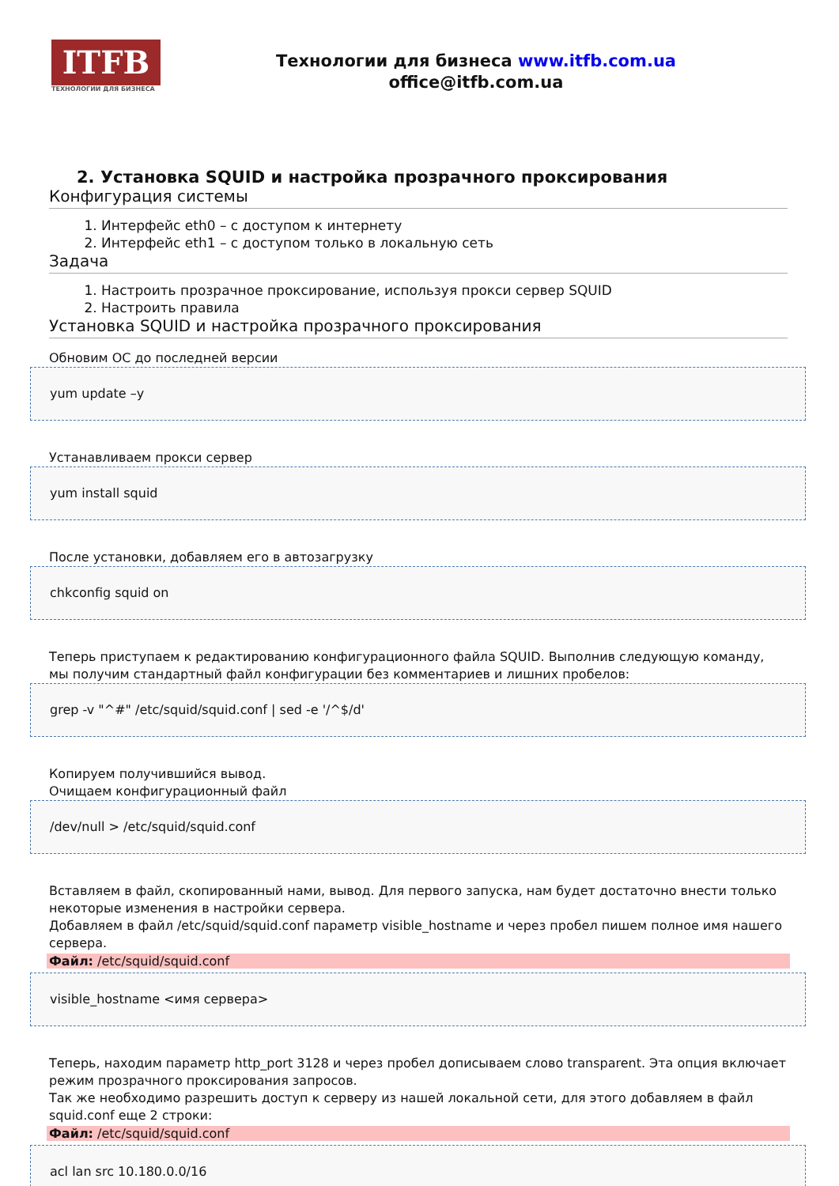ITFB
ТЕХНОЛОГИИ ДЛЯ БИЗНЕСА
Технологии для бизнеса www.itfb.com.ua
office@itfb.com.ua
2. Установка SQUID и настройка прозрачного проксирования
Конфигурация системы
1. Интерфейс eth0 – с доступом к интернету
2. Интерфейс eth1 – с доступом только в локальную сеть
Задача
1. Настроить прозрачное проксирование, используя прокси сервер SQUID
2. Настроить правила
Установка SQUID и настройка прозрачного проксирования
Обновим ОС до последней версии
yum update –y
Устанавливаем прокси сервер
yum install squid
После установки, добавляем его в автозагрузку
chkconfig squid on
Теперь приступаем к редактированию конфигурационного файла SQUID. Выполнив следующую командy, мы получим стандартный файл конфигурации без комментариев и лишних пробелов:
grep -v "^#" /etc/squid/squid.conf | sed -e '/^$/d'
Копируем получившийся вывод.
Очищаем конфигурационный файл
/dev/null > /etc/squid/squid.conf
Вставляем в файл, скопированный нами, вывод. Для первого запуска, нам будет достаточно внести только некоторые изменения в настройки сервера.
Добавляем в файл /etc/squid/squid.conf параметр visible_hostname и через пробел пишем полное имя нашего сервера.
Файл: /etc/squid/squid.conf
visible_hostname <имя сервера>
Теперь, находим параметр http_port 3128 и через пробел дописываем слово transparent. Эта опция включает режим прозрачного проксирования запросов.
Так же необходимо разрешить доступ к серверу из нашей локальной сети, для этого добавляем в файл squid.conf еще 2 строки:
Файл: /etc/squid/squid.conf
acl lan src 10.180.0.0/16